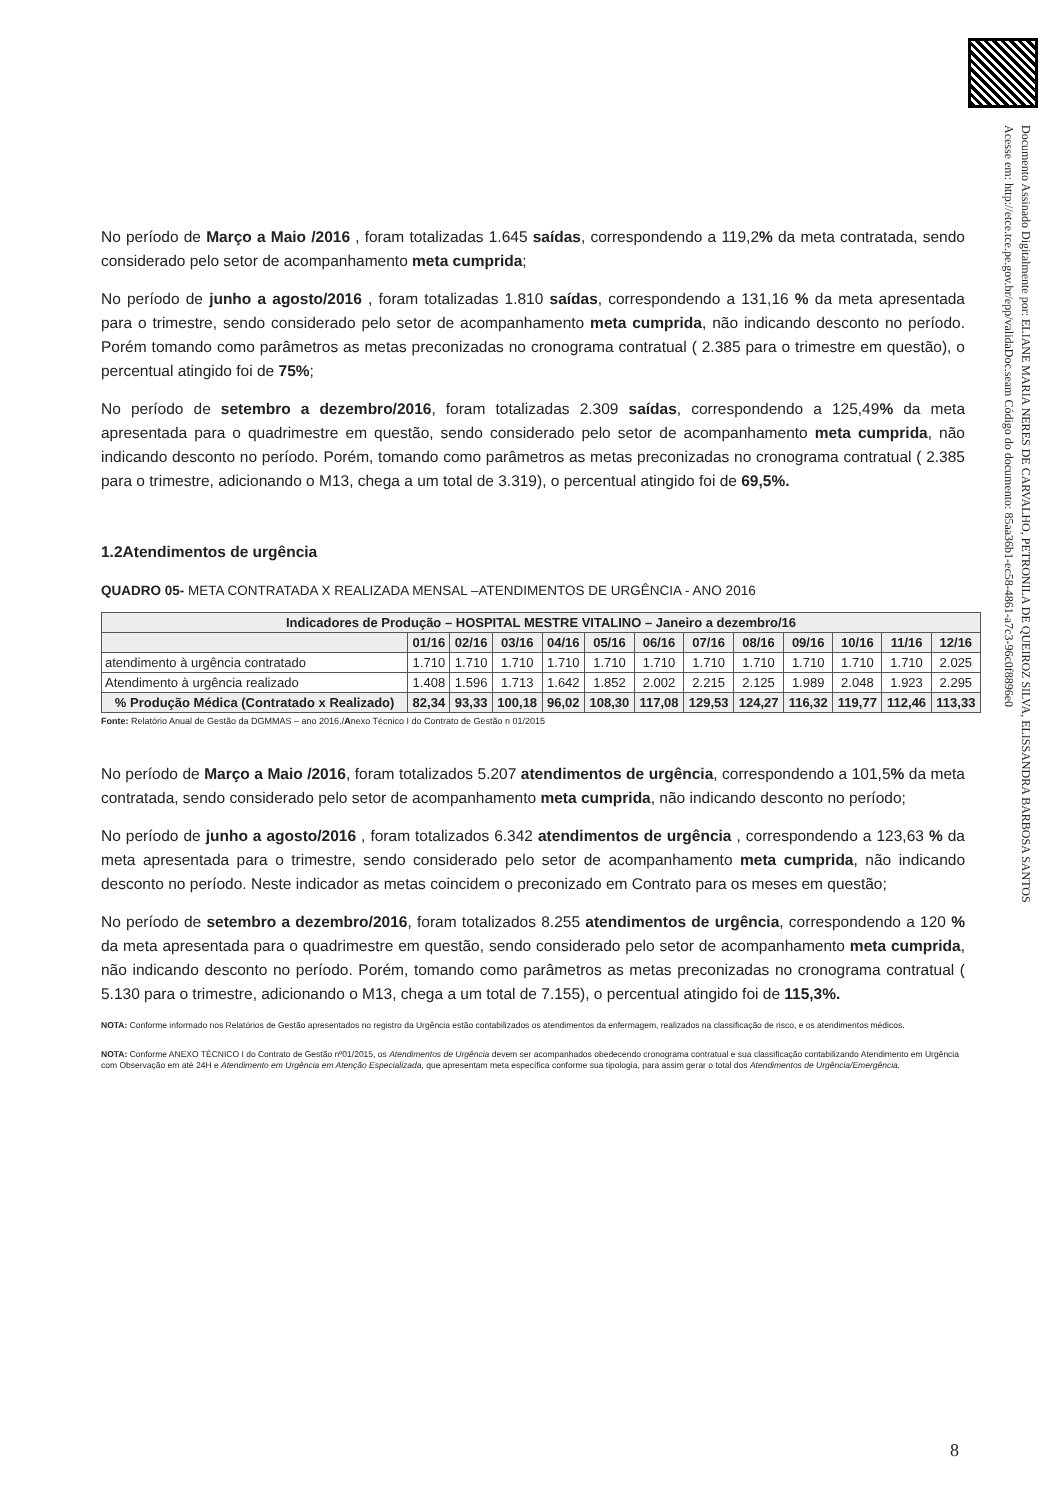Documento Assinado Digitalmente por: ELIANE MARIA NERES DE CARVALHO, PETRONILA DE QUEIROZ SILVA, ELISSANDRA BARBOSA SANTOS
Acesse em: http://etce.tce.pe.gov.br/epp/validaDoc.seam Código do documento: 85aa36b1-ec58-4861-a7c3-96c0f8896e0
No período de Março a Maio /2016 , foram totalizadas 1.645 saídas, correspondendo a 119,2% da meta contratada, sendo considerado pelo setor de acompanhamento meta cumprida;
No período de junho a agosto/2016 , foram totalizadas 1.810 saídas, correspondendo a 131,16 % da meta apresentada para o trimestre, sendo considerado pelo setor de acompanhamento meta cumprida, não indicando desconto no período. Porém tomando como parâmetros as metas preconizadas no cronograma contratual ( 2.385 para o trimestre em questão), o percentual atingido foi de 75%;
No período de setembro a dezembro/2016, foram totalizadas 2.309 saídas, correspondendo a 125,49% da meta apresentada para o quadrimestre em questão, sendo considerado pelo setor de acompanhamento meta cumprida, não indicando desconto no período. Porém, tomando como parâmetros as metas preconizadas no cronograma contratual ( 2.385 para o trimestre, adicionando o M13, chega a um total de 3.319), o percentual atingido foi de 69,5%.
1.2Atendimentos de urgência
QUADRO 05- META CONTRATADA X REALIZADA MENSAL –ATENDIMENTOS DE URGÊNCIA - ANO 2016
| Indicadores de Produção – HOSPITAL MESTRE VITALINO – Janeiro a dezembro/16 | | | | | | | | | | | | |
| --- | --- | --- | --- | --- | --- | --- | --- | --- | --- | --- | --- | --- |
| | 01/16 | 02/16 | 03/16 | 04/16 | 05/16 | 06/16 | 07/16 | 08/16 | 09/16 | 10/16 | 11/16 | 12/16 |
| atendimento à urgência contratado | 1.710 | 1.710 | 1.710 | 1.710 | 1.710 | 1.710 | 1.710 | 1.710 | 1.710 | 1.710 | 1.710 | 2.025 |
| Atendimento à urgência realizado | 1.408 | 1.596 | 1.713 | 1.642 | 1.852 | 2.002 | 2.215 | 2.125 | 1.989 | 2.048 | 1.923 | 2.295 |
| % Produção Médica (Contratado x Realizado) | 82,34 | 93,33 | 100,18 | 96,02 | 108,30 | 117,08 | 129,53 | 124,27 | 116,32 | 119,77 | 112,46 | 113,33 |
Fonte: Relatório Anual de Gestão da DGMMAS – ano 2016./Anexo Técnico I do Contrato de Gestão n 01/2015
No período de Março a Maio /2016, foram totalizados 5.207 atendimentos de urgência, correspondendo a 101,5% da meta contratada, sendo considerado pelo setor de acompanhamento meta cumprida, não indicando desconto no período;
No período de junho a agosto/2016 , foram totalizados 6.342 atendimentos de urgência , correspondendo a 123,63 % da meta apresentada para o trimestre, sendo considerado pelo setor de acompanhamento meta cumprida, não indicando desconto no período. Neste indicador as metas coincidem o preconizado em Contrato para os meses em questão;
No período de setembro a dezembro/2016, foram totalizados 8.255 atendimentos de urgência, correspondendo a 120 % da meta apresentada para o quadrimestre em questão, sendo considerado pelo setor de acompanhamento meta cumprida, não indicando desconto no período. Porém, tomando como parâmetros as metas preconizadas no cronograma contratual ( 5.130 para o trimestre, adicionando o M13, chega a um total de 7.155), o percentual atingido foi de 115,3%.
NOTA: Conforme informado nos Relatórios de Gestão apresentados no registro da Urgência estão contabilizados os atendimentos da enfermagem, realizados na classificação de risco, e os atendimentos médicos.
NOTA: Conforme ANEXO TÉCNICO I do Contrato de Gestão nº01/2015, os Atendimentos de Urgência devem ser acompanhados obedecendo cronograma contratual e sua classificação contabilizando Atendimento em Urgência com Observação em até 24H e Atendimento em Urgência em Atenção Especializada, que apresentam meta específica conforme sua tipologia, para assim gerar o total dos Atendimentos de Urgência/Emergência.
8